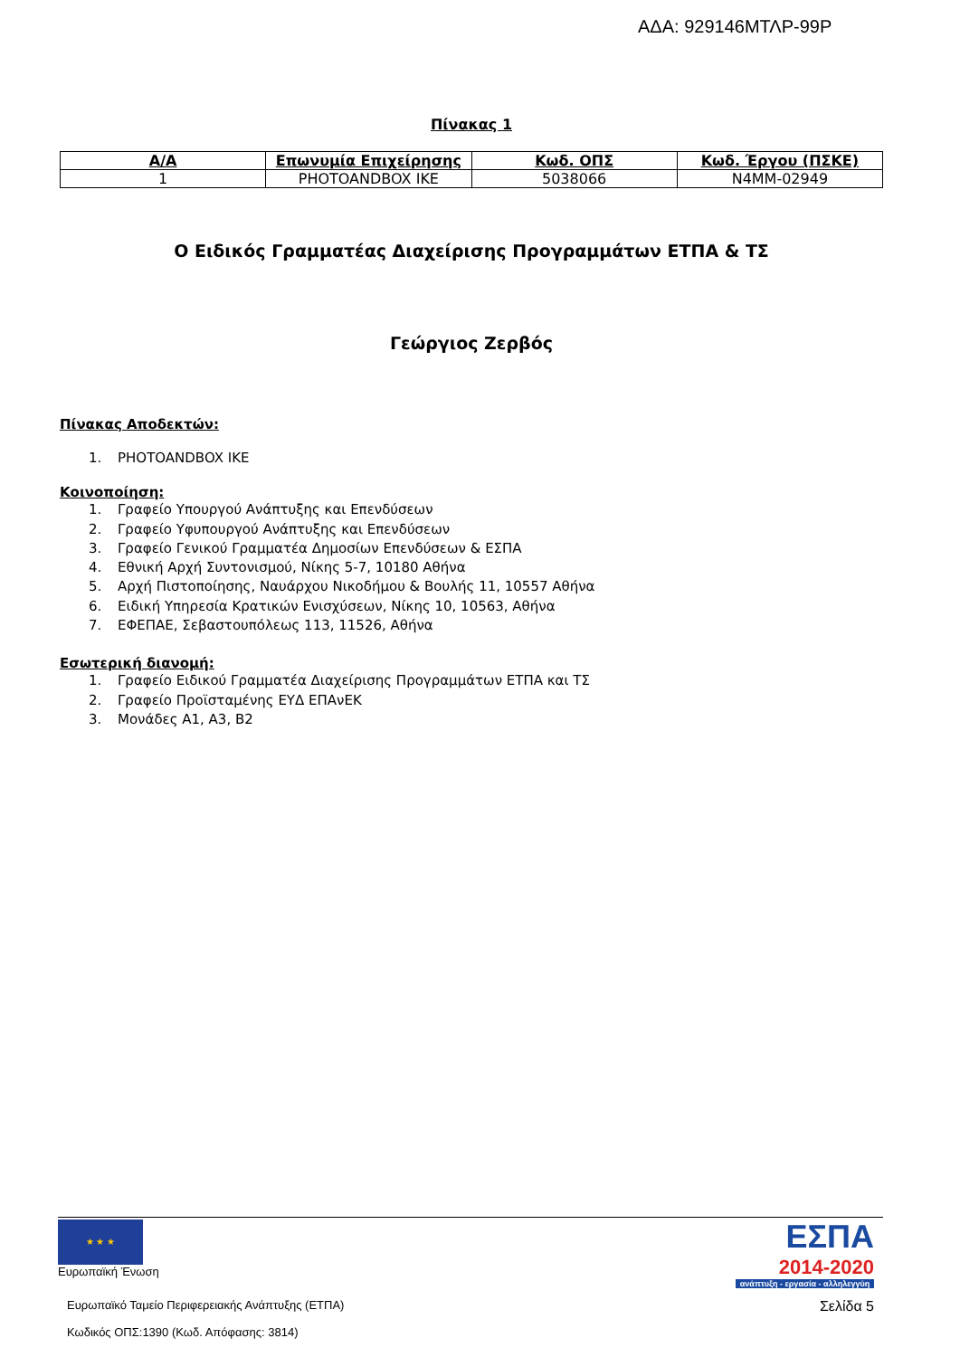ΑΔΑ: 929146ΜΤΛΡ-99Ρ
Πίνακας 1
| Α/Α | Επωνυμία Επιχείρησης | Κωδ. ΟΠΣ | Κωδ. Έργου (ΠΣΚΕ) |
| --- | --- | --- | --- |
| 1 | PHOTOANDBOX IKE | 5038066 | N4MM-02949 |
Ο Ειδικός Γραμματέας Διαχείρισης Προγραμμάτων ΕΤΠΑ & ΤΣ
Γεώργιος Ζερβός
Πίνακας Αποδεκτών:
1. PHOTOANDBOX IKE
Κοινοποίηση:
1. Γραφείο Υπουργού Ανάπτυξης και Επενδύσεων
2. Γραφείο Υφυπουργού Ανάπτυξης και Επενδύσεων
3. Γραφείο Γενικού Γραμματέα Δημοσίων Επενδύσεων & ΕΣΠΑ
4. Εθνική Αρχή Συντονισμού, Νίκης 5-7, 10180 Αθήνα
5. Αρχή Πιστοποίησης, Ναυάρχου Νικοδήμου & Βουλής 11, 10557 Αθήνα
6. Ειδική Υπηρεσία Κρατικών Ενισχύσεων, Νίκης 10, 10563, Αθήνα
7. ΕΦΕΠΑΕ, Σεβαστουπόλεως 113, 11526, Αθήνα
Εσωτερική διανομή:
1. Γραφείο Ειδικού Γραμματέα Διαχείρισης Προγραμμάτων ΕΤΠΑ και ΤΣ
2. Γραφείο Προϊσταμένης ΕΥΔ ΕΠΑνΕΚ
3. Μονάδες Α1, Α3, Β2
★ ★ ★
Ευρωπαϊκή Ένωση
ΕΣΠΑ
2014-2020
ανάπτυξη - εργασία - αλληλεγγύη
Ευρωπαϊκό Ταμείο Περιφερειακής Ανάπτυξης (ΕΤΠΑ)
Κωδικός ΟΠΣ:1390 (Κωδ. Απόφασης: 3814)
Σελίδα 5